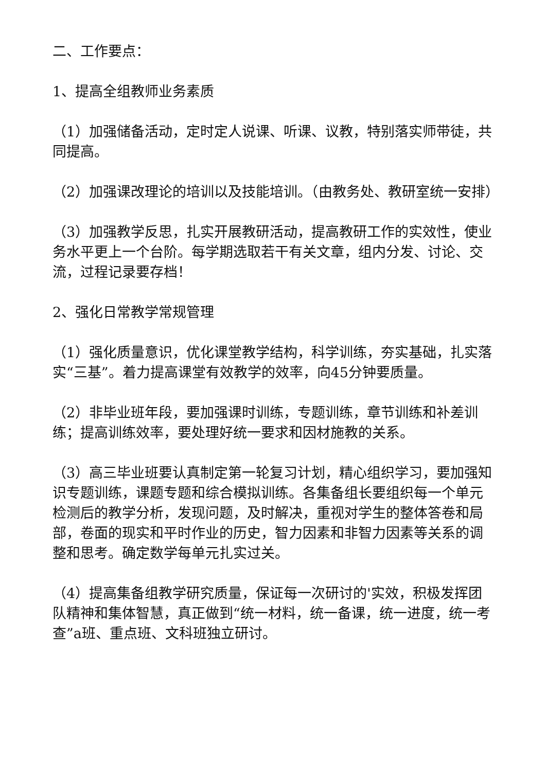二、工作要点：
1、提高全组教师业务素质
（1）加强储备活动，定时定人说课、听课、议教，特别落实师带徒，共同提高。
（2）加强课改理论的培训以及技能培训。（由教务处、教研室统一安排）
（3）加强教学反思，扎实开展教研活动，提高教研工作的实效性，使业务水平更上一个台阶。每学期选取若干有关文章，组内分发、讨论、交流，过程记录要存档！
2、强化日常教学常规管理
（1）强化质量意识，优化课堂教学结构，科学训练，夯实基础，扎实落实“三基”。着力提高课堂有效教学的效率，向45分钟要质量。
（2）非毕业班年段，要加强课时训练，专题训练，章节训练和补差训练；提高训练效率，要处理好统一要求和因材施教的关系。
（3）高三毕业班要认真制定第一轮复习计划，精心组织学习，要加强知识专题训练，课题专题和综合模拟训练。各集备组长要组织每一个单元检测后的教学分析，发现问题，及时解决，重视对学生的整体答卷和局部，卷面的现实和平时作业的历史，智力因素和非智力因素等关系的调整和思考。确定数学每单元扎实过关。
（4）提高集备组教学研究质量，保证每一次研讨的'实效，积极发挥团队精神和集体智慧，真正做到“统一材料，统一备课，统一进度，统一考查”a班、重点班、文科班独立研讨。